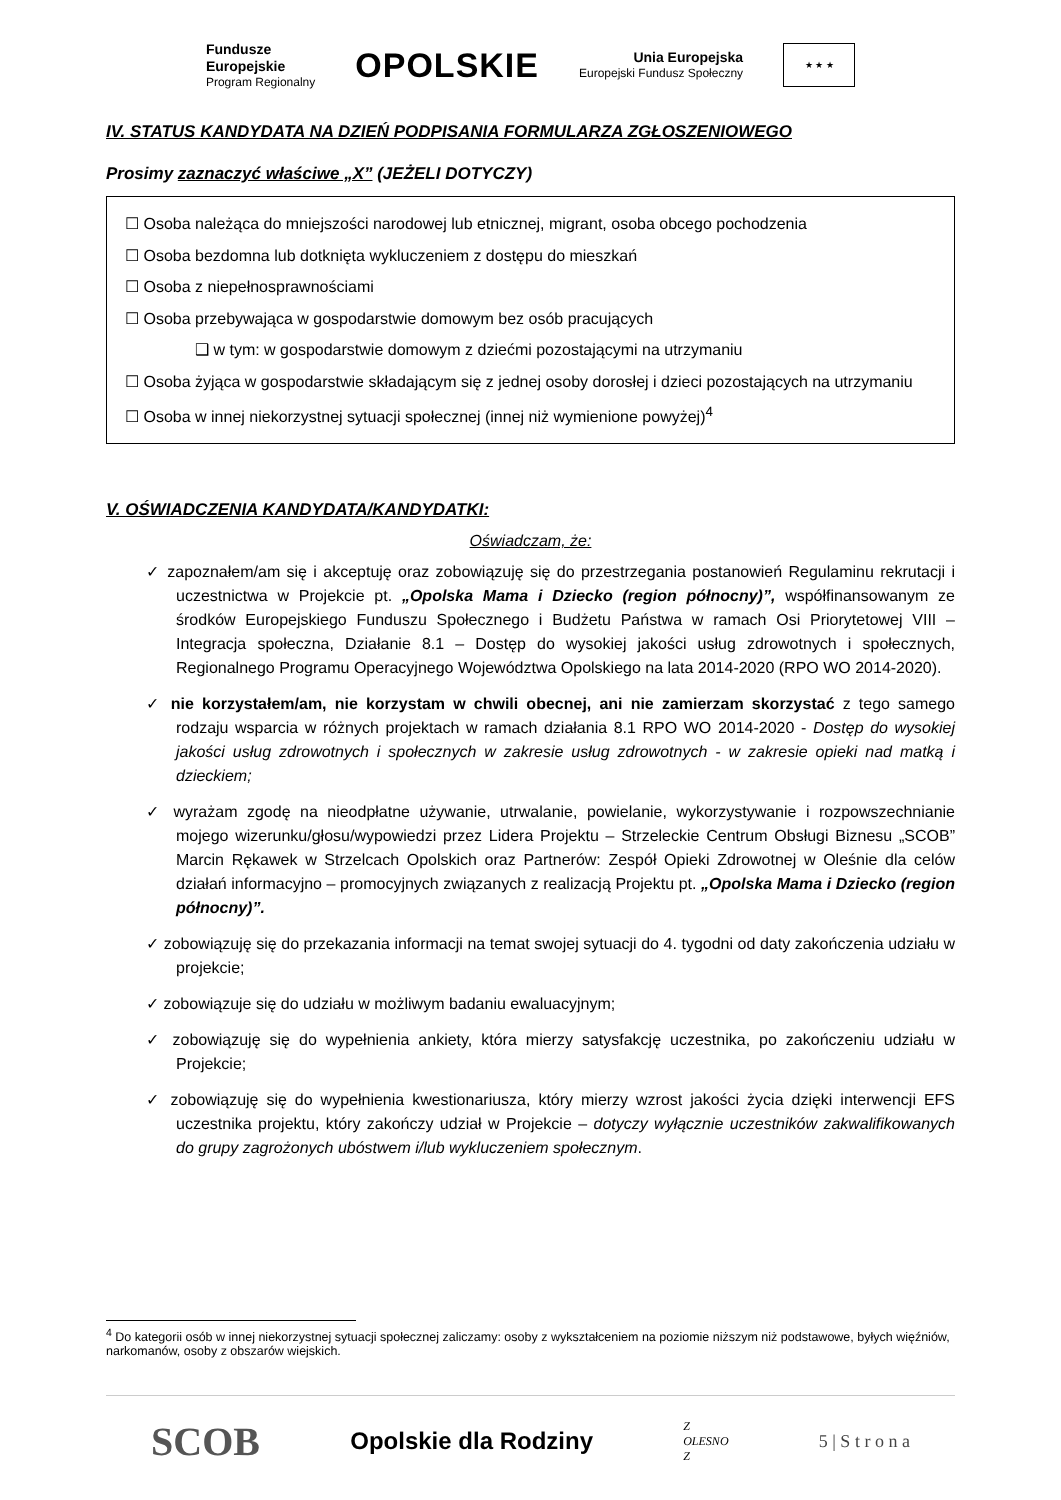Fundusze
Europejskie
Program Regionalny
OPOLSKIE
Unia Europejska
Europejski Fundusz Społeczny
★ ★ ★
IV. STATUS KANDYDATA NA DZIEŃ PODPISANIA FORMULARZA ZGŁOSZENIOWEGO
Prosimy zaznaczyć właściwe „X” (JEŻELI DOTYCZY)
☐ Osoba należąca do mniejszości narodowej lub etnicznej, migrant, osoba obcego pochodzenia
☐ Osoba bezdomna lub dotknięta wykluczeniem z dostępu do mieszkań
☐ Osoba z niepełnosprawnościami
☐ Osoba przebywająca w gospodarstwie domowym bez osób pracujących
❑ w tym: w gospodarstwie domowym z dziećmi pozostającymi na utrzymaniu
☐ Osoba żyjąca w gospodarstwie składającym się z jednej osoby dorosłej i dzieci pozostających na utrzymaniu
☐ Osoba w innej niekorzystnej sytuacji społecznej (innej niż wymienione powyżej)<sup>4</sup>
V. OŚWIADCZENIA KANDYDATA/KANDYDATKI:
Oświadczam, że:
✓ zapoznałem/am się i akceptuję oraz zobowiązuję się do przestrzegania postanowień Regulaminu rekrutacji i uczestnictwa w Projekcie pt. „Opolska Mama i Dziecko (region północny)”, współfinansowanym ze środków Europejskiego Funduszu Społecznego i Budżetu Państwa w ramach Osi Priorytetowej VIII – Integracja społeczna, Działanie 8.1 – Dostęp do wysokiej jakości usług zdrowotnych i społecznych, Regionalnego Programu Operacyjnego Województwa Opolskiego na lata 2014-2020 (RPO WO 2014-2020).
✓ nie korzystałem/am, nie korzystam w chwili obecnej, ani nie zamierzam skorzystać z tego samego rodzaju wsparcia w różnych projektach w ramach działania 8.1 RPO WO 2014-2020 - Dostęp do wysokiej jakości usług zdrowotnych i społecznych w zakresie usług zdrowotnych - w zakresie opieki nad matką i dzieckiem;
✓ wyrażam zgodę na nieodpłatne używanie, utrwalanie, powielanie, wykorzystywanie i rozpowszechnianie mojego wizerunku/głosu/wypowiedzi przez Lidera Projektu – Strzeleckie Centrum Obsługi Biznesu „SCOB” Marcin Rękawek w Strzelcach Opolskich oraz Partnerów: Zespół Opieki Zdrowotnej w Oleśnie dla celów działań informacyjno – promocyjnych związanych z realizacją Projektu pt. „Opolska Mama i Dziecko (region północny)”.
✓ zobowiązuję się do przekazania informacji na temat swojej sytuacji do 4. tygodni od daty zakończenia udziału w projekcie;
✓ zobowiązuje się do udziału w możliwym badaniu ewaluacyjnym;
✓ zobowiązuję się do wypełnienia ankiety, która mierzy satysfakcję uczestnika, po zakończeniu udziału w Projekcie;
✓ zobowiązuję się do wypełnienia kwestionariusza, który mierzy wzrost jakości życia dzięki interwencji EFS uczestnika projektu, który zakończy udział w Projekcie – dotyczy wyłącznie uczestników zakwalifikowanych do grupy zagrożonych ubóstwem i/lub wykluczeniem społecznym.
<sup>4</sup> Do kategorii osób w innej niekorzystnej sytuacji społecznej zaliczamy: osoby z wykształceniem na poziomie niższym niż podstawowe, byłych więźniów, narkomanów, osoby z obszarów wiejskich.
SCOB
Opolskie dla Rodziny
Z
OLESNO
Z
5 | S t r o n a